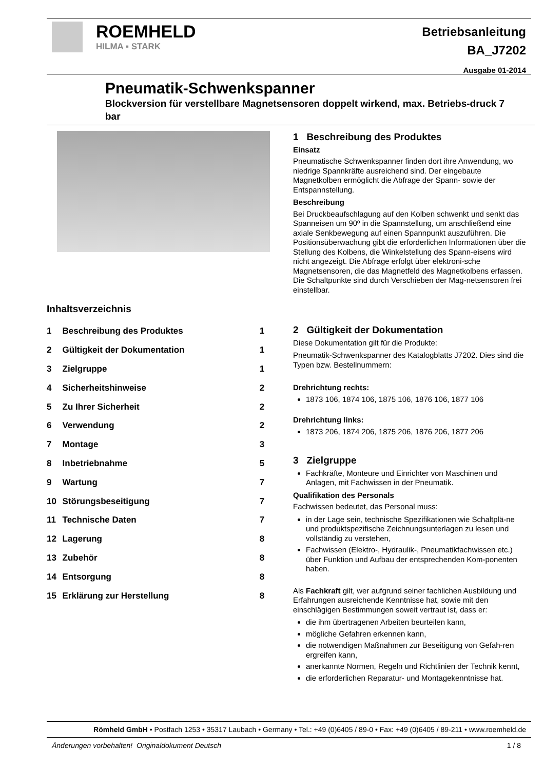ROEMHELD
HILMA ▪ STARK
Betriebsanleitung
BA_J7202
Ausgabe 01-2014
Pneumatik-Schwenkspanner
Blockversion für verstellbare Magnetsensoren doppelt wirkend, max. Betriebs-druck 7 bar
Inhaltsverzeichnis
| 1 | Beschreibung des Produktes | 1 |
| 2 | Gültigkeit der Dokumentation | 1 |
| 3 | Zielgruppe | 1 |
| 4 | Sicherheitshinweise | 2 |
| 5 | Zu Ihrer Sicherheit | 2 |
| 6 | Verwendung | 2 |
| 7 | Montage | 3 |
| 8 | Inbetriebnahme | 5 |
| 9 | Wartung | 7 |
| 10 | Störungsbeseitigung | 7 |
| 11 | Technische Daten | 7 |
| 12 | Lagerung | 8 |
| 13 | Zubehör | 8 |
| 14 | Entsorgung | 8 |
| 15 | Erklärung zur Herstellung | 8 |
1 Beschreibung des Produktes
Einsatz
Pneumatische Schwenkspanner finden dort ihre Anwendung, wo niedrige Spannkräfte ausreichend sind. Der eingebaute Magnetkolben ermöglicht die Abfrage der Spann- sowie der Entspannstellung.
Beschreibung
Bei Druckbeaufschlagung auf den Kolben schwenkt und senkt das Spanneisen um 90º in die Spannstellung, um anschließend eine axiale Senkbewegung auf einen Spannpunkt auszuführen. Die Positionsüberwachung gibt die erforderlichen Informationen über die Stellung des Kolbens, die Winkelstellung des Spann-eisens wird nicht angezeigt. Die Abfrage erfolgt über elektroni-sche Magnetsensoren, die das Magnetfeld des Magnetkolbens erfassen. Die Schaltpunkte sind durch Verschieben der Mag-netsensoren frei einstellbar.
2 Gültigkeit der Dokumentation
Diese Dokumentation gilt für die Produkte:
Pneumatik-Schwenkspanner des Katalogblatts J7202. Dies sind die Typen bzw. Bestellnummern:
Drehrichtung rechts:
1873 106, 1874 106, 1875 106, 1876 106, 1877 106
Drehrichtung links:
1873 206, 1874 206, 1875 206, 1876 206, 1877 206
3 Zielgruppe
Fachkräfte, Monteure und Einrichter von Maschinen und Anlagen, mit Fachwissen in der Pneumatik.
Qualifikation des Personals
Fachwissen bedeutet, das Personal muss:
in der Lage sein, technische Spezifikationen wie Schaltplä-ne und produktspezifische Zeichnungsunterlagen zu lesen und vollständig zu verstehen,
Fachwissen (Elektro-, Hydraulik-, Pneumatikfachwissen etc.) über Funktion und Aufbau der entsprechenden Kom-ponenten haben.
Als Fachkraft gilt, wer aufgrund seiner fachlichen Ausbildung und Erfahrungen ausreichende Kenntnisse hat, sowie mit den einschlägigen Bestimmungen soweit vertraut ist, dass er:
die ihm übertragenen Arbeiten beurteilen kann,
mögliche Gefahren erkennen kann,
die notwendigen Maßnahmen zur Beseitigung von Gefah-ren ergreifen kann,
anerkannte Normen, Regeln und Richtlinien der Technik kennt,
die erforderlichen Reparatur- und Montagekenntnisse hat.
Römheld GmbH • Postfach 1253 • 35317 Laubach • Germany • Tel.: +49 (0)6405 / 89-0 • Fax: +49 (0)6405 / 89-211 • www.roemheld.de
Änderungen vorbehalten! Originaldokument Deutsch 1 / 8